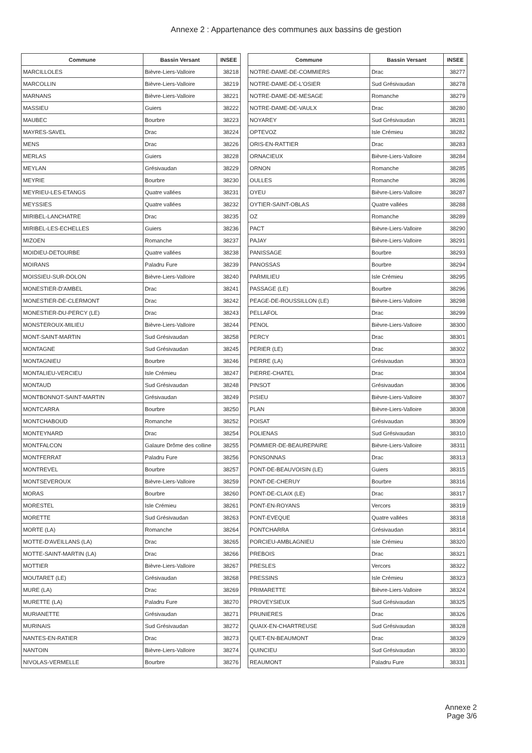Annexe 2 : Appartenance des communes aux bassins de gestion
| Commune | Bassin Versant | INSEE |
| --- | --- | --- |
| MARCILLOLES | Bièvre-Liers-Valloire | 38218 |
| MARCOLLIN | Bièvre-Liers-Valloire | 38219 |
| MARNANS | Bièvre-Liers-Valloire | 38221 |
| MASSIEU | Guiers | 38222 |
| MAUBEC | Bourbre | 38223 |
| MAYRES-SAVEL | Drac | 38224 |
| MENS | Drac | 38226 |
| MERLAS | Guiers | 38228 |
| MEYLAN | Grésivaudan | 38229 |
| MEYRIE | Bourbre | 38230 |
| MEYRIEU-LES-ETANGS | Quatre vallées | 38231 |
| MEYSSIES | Quatre vallées | 38232 |
| MIRIBEL-LANCHATRE | Drac | 38235 |
| MIRIBEL-LES-ECHELLES | Guiers | 38236 |
| MIZOEN | Romanche | 38237 |
| MOIDIEU-DETOURBE | Quatre vallées | 38238 |
| MOIRANS | Paladru Fure | 38239 |
| MOISSIEU-SUR-DOLON | Bièvre-Liers-Valloire | 38240 |
| MONESTIER-D'AMBEL | Drac | 38241 |
| MONESTIER-DE-CLERMONT | Drac | 38242 |
| MONESTIER-DU-PERCY (LE) | Drac | 38243 |
| MONSTEROUX-MILIEU | Bièvre-Liers-Valloire | 38244 |
| MONT-SAINT-MARTIN | Sud Grésivaudan | 38258 |
| MONTAGNE | Sud Grésivaudan | 38245 |
| MONTAGNIEU | Bourbre | 38246 |
| MONTALIEU-VERCIEU | Isle Crémieu | 38247 |
| MONTAUD | Sud Grésivaudan | 38248 |
| MONTBONNOT-SAINT-MARTIN | Grésivaudan | 38249 |
| MONTCARRA | Bourbre | 38250 |
| MONTCHABOUD | Romanche | 38252 |
| MONTEYNARD | Drac | 38254 |
| MONTFALCON | Galaure Drôme des colline | 38255 |
| MONTFERRAT | Paladru Fure | 38256 |
| MONTREVEL | Bourbre | 38257 |
| MONTSEVEROUX | Bièvre-Liers-Valloire | 38259 |
| MORAS | Bourbre | 38260 |
| MORESTEL | Isle Crémieu | 38261 |
| MORETTE | Sud Grésivaudan | 38263 |
| MORTE (LA) | Romanche | 38264 |
| MOTTE-D'AVEILLANS (LA) | Drac | 38265 |
| MOTTE-SAINT-MARTIN (LA) | Drac | 38266 |
| MOTTIER | Bièvre-Liers-Valloire | 38267 |
| MOUTARET (LE) | Grésivaudan | 38268 |
| MURE (LA) | Drac | 38269 |
| MURETTE (LA) | Paladru Fure | 38270 |
| MURIANETTE | Grésivaudan | 38271 |
| MURINAIS | Sud Grésivaudan | 38272 |
| NANTES-EN-RATIER | Drac | 38273 |
| NANTOIN | Bièvre-Liers-Valloire | 38274 |
| NIVOLAS-VERMELLE | Bourbre | 38276 |
| Commune | Bassin Versant | INSEE |
| --- | --- | --- |
| NOTRE-DAME-DE-COMMIERS | Drac | 38277 |
| NOTRE-DAME-DE-L'OSIER | Sud Grésivaudan | 38278 |
| NOTRE-DAME-DE-MESAGE | Romanche | 38279 |
| NOTRE-DAME-DE-VAULX | Drac | 38280 |
| NOYAREY | Sud Grésivaudan | 38281 |
| OPTEVOZ | Isle Crémieu | 38282 |
| ORIS-EN-RATTIER | Drac | 38283 |
| ORNACIEUX | Bièvre-Liers-Valloire | 38284 |
| ORNON | Romanche | 38285 |
| OULLES | Romanche | 38286 |
| OYEU | Bièvre-Liers-Valloire | 38287 |
| OYTIER-SAINT-OBLAS | Quatre vallées | 38288 |
| OZ | Romanche | 38289 |
| PACT | Bièvre-Liers-Valloire | 38290 |
| PAJAY | Bièvre-Liers-Valloire | 38291 |
| PANISSAGE | Bourbre | 38293 |
| PANOSSAS | Bourbre | 38294 |
| PARMILIEU | Isle Crémieu | 38295 |
| PASSAGE (LE) | Bourbre | 38296 |
| PEAGE-DE-ROUSSILLON (LE) | Bièvre-Liers-Valloire | 38298 |
| PELLAFOL | Drac | 38299 |
| PENOL | Bièvre-Liers-Valloire | 38300 |
| PERCY | Drac | 38301 |
| PERIER (LE) | Drac | 38302 |
| PIERRE (LA) | Grésivaudan | 38303 |
| PIERRE-CHATEL | Drac | 38304 |
| PINSOT | Grésivaudan | 38306 |
| PISIEU | Bièvre-Liers-Valloire | 38307 |
| PLAN | Bièvre-Liers-Valloire | 38308 |
| POISAT | Grésivaudan | 38309 |
| POLIENAS | Sud Grésivaudan | 38310 |
| POMMIER-DE-BEAUREPAIRE | Bièvre-Liers-Valloire | 38311 |
| PONSONNAS | Drac | 38313 |
| PONT-DE-BEAUVOISIN (LE) | Guiers | 38315 |
| PONT-DE-CHERUY | Bourbre | 38316 |
| PONT-DE-CLAIX (LE) | Drac | 38317 |
| PONT-EN-ROYANS | Vercors | 38319 |
| PONT-EVEQUE | Quatre vallées | 38318 |
| PONTCHARRA | Grésivaudan | 38314 |
| PORCIEU-AMBLAGNIEU | Isle Crémieu | 38320 |
| PREBOIS | Drac | 38321 |
| PRESLES | Vercors | 38322 |
| PRESSINS | Isle Crémieu | 38323 |
| PRIMARETTE | Bièvre-Liers-Valloire | 38324 |
| PROVEYSIEUX | Sud Grésivaudan | 38325 |
| PRUNIERES | Drac | 38326 |
| QUAIX-EN-CHARTREUSE | Sud Grésivaudan | 38328 |
| QUET-EN-BEAUMONT | Drac | 38329 |
| QUINCIEU | Sud Grésivaudan | 38330 |
| REAUMONT | Paladru Fure | 38331 |
Annexe 2
Page 3/6